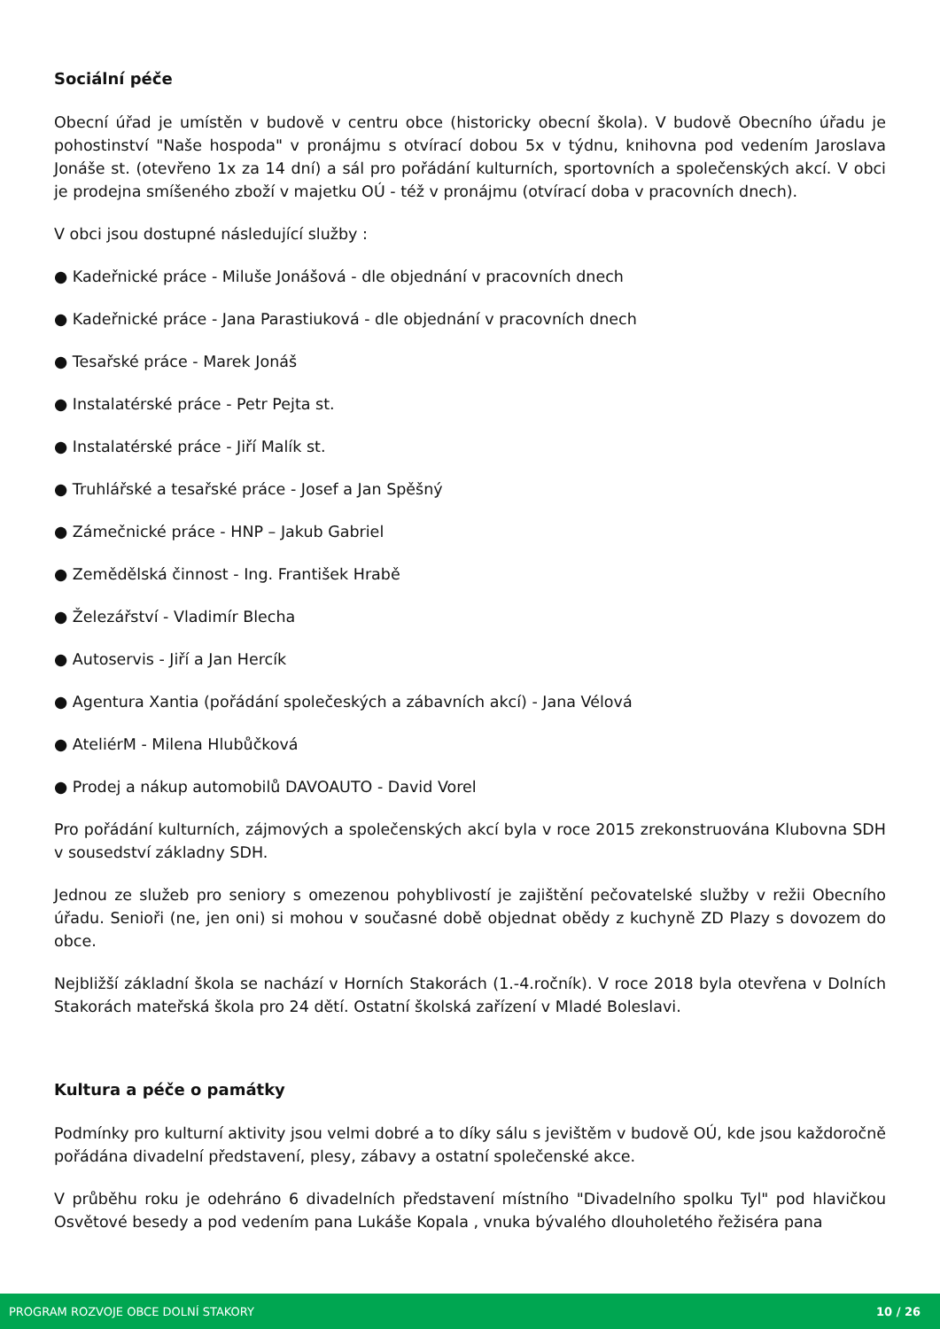Sociální péče
Obecní úřad je umístěn v budově v centru obce (historicky obecní škola). V budově Obecního úřadu je pohostinství "Naše hospoda" v pronájmu s otvírací dobou 5x v týdnu, knihovna pod vedením Jaroslava Jonáše st. (otevřeno 1x za 14 dní) a sál pro pořádání kulturních, sportovních a společenských akcí. V obci je prodejna smíšeného zboží v majetku OÚ - též v pronájmu (otvírací doba v pracovních dnech).
V obci jsou dostupné následující služby :
● Kadeřnické práce - Miluše Jonášová - dle objednání v pracovních dnech
● Kadeřnické práce - Jana Parastiuková - dle objednání v pracovních dnech
● Tesařské práce - Marek Jonáš
● Instalatérské práce - Petr Pejta st.
● Instalatérské práce - Jiří Malík st.
● Truhlářské a tesařské práce - Josef a Jan Spěšný
● Zámečnické práce - HNP – Jakub Gabriel
● Zemědělská činnost - Ing. František Hrabě
● Železářství - Vladimír Blecha
● Autoservis - Jiří a Jan Hercík
● Agentura Xantia (pořádání společeských a zábavních akcí) - Jana Vélová
● AteliérM - Milena Hlubůčková
● Prodej a nákup automobilů DAVOAUTO - David Vorel
Pro pořádání kulturních, zájmových a společenských akcí byla v roce 2015 zrekonstruována Klubovna SDH v sousedství základny SDH.
Jednou ze služeb pro seniory s omezenou pohyblivostí je zajištění pečovatelské služby v režii Obecního úřadu. Senioři (ne, jen oni) si mohou v současné době objednat obědy z kuchyně ZD Plazy s dovozem do obce.
Nejbližší základní škola se nachází v Horních Stakorách (1.-4.ročník). V roce 2018 byla otevřena v Dolních Stakorách mateřská škola pro 24 dětí. Ostatní školská zařízení v Mladé Boleslavi.
Kultura a péče o památky
Podmínky pro kulturní aktivity jsou velmi dobré a to díky sálu s jevištěm v budově OÚ, kde jsou každoročně pořádána divadelní představení, plesy, zábavy a ostatní společenské akce.
V průběhu roku je odehráno 6 divadelních představení místního "Divadelního spolku Tyl" pod hlavičkou Osvětové besedy a pod vedením pana Lukáše Kopala , vnuka bývalého dlouholetého řežiséra pana
PROGRAM ROZVOJE OBCE DOLNÍ STAKORY 10 / 26